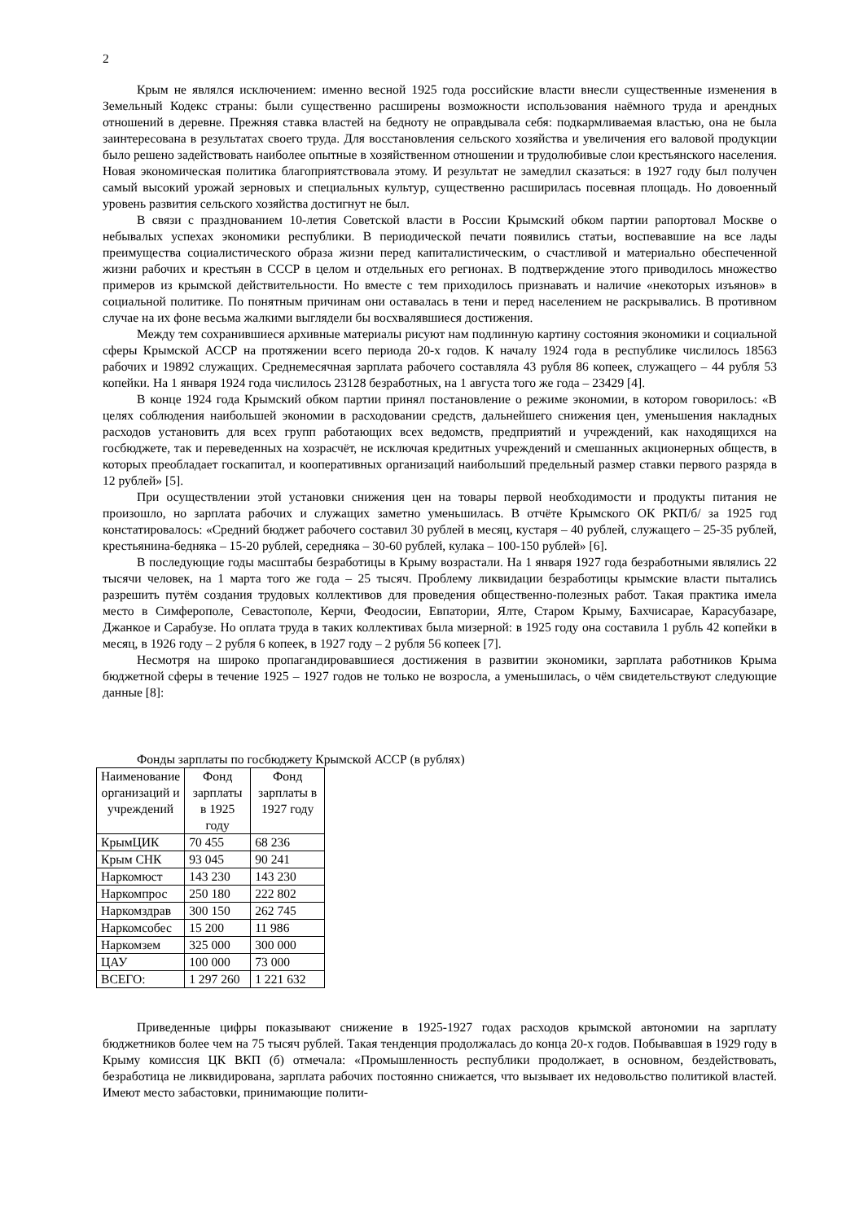2
Крым не являлся исключением: именно весной 1925 года российские власти внесли существенные изменения в Земельный Кодекс страны: были существенно расширены возможности использования наёмного труда и арендных отношений в деревне. Прежняя ставка властей на бедноту не оправдывала себя: подкармливаемая властью, она не была заинтересована в результатах своего труда. Для восстановления сельского хозяйства и увеличения его валовой продукции было решено задействовать наиболее опытные в хозяйственном отношении и трудолюбивые слои крестьянского населения. Новая экономическая политика благоприятствовала этому. И результат не замедлил сказаться: в 1927 году был получен самый высокий урожай зерновых и специальных культур, существенно расширилась посевная площадь. Но довоенный уровень развития сельского хозяйства достигнут не был.
В связи с празднованием 10-летия Советской власти в России Крымский обком партии рапортовал Москве о небывалых успехах экономики республики. В периодической печати появились статьи, воспевавшие на все лады преимущества социалистического образа жизни перед капиталистическим, о счастливой и материально обеспеченной жизни рабочих и крестьян в СССР в целом и отдельных его регионах. В подтверждение этого приводилось множество примеров из крымской действительности. Но вместе с тем приходилось признавать и наличие «некоторых изъянов» в социальной политике. По понятным причинам они оставалась в тени и перед населением не раскрывались. В противном случае на их фоне весьма жалкими выглядели бы восхвалявшиеся достижения.
Между тем сохранившиеся архивные материалы рисуют нам подлинную картину состояния экономики и социальной сферы Крымской АССР на протяжении всего периода 20-х годов. К началу 1924 года в республике числилось 18563 рабочих и 19892 служащих. Среднемесячная зарплата рабочего составляла 43 рубля 86 копеек, служащего – 44 рубля 53 копейки. На 1 января 1924 года числилось 23128 безработных, на 1 августа того же года – 23429 [4].
В конце 1924 года Крымский обком партии принял постановление о режиме экономии, в котором говорилось: «В целях соблюдения наибольшей экономии в расходовании средств, дальнейшего снижения цен, уменьшения накладных расходов установить для всех групп работающих всех ведомств, предприятий и учреждений, как находящихся на госбюджете, так и переведенных на хозрасчёт, не исключая кредитных учреждений и смешанных акционерных обществ, в которых преобладает госкапитал, и кооперативных организаций наибольший предельный размер ставки первого разряда в 12 рублей» [5].
При осуществлении этой установки снижения цен на товары первой необходимости и продукты питания не произошло, но зарплата рабочих и служащих заметно уменьшилась. В отчёте Крымского ОК РКП/б/ за 1925 год констатировалось: «Средний бюджет рабочего составил 30 рублей в месяц, кустаря – 40 рублей, служащего – 25-35 рублей, крестьянина-бедняка – 15-20 рублей, середняка – 30-60 рублей, кулака – 100-150 рублей» [6].
В последующие годы масштабы безработицы в Крыму возрастали. На 1 января 1927 года безработными являлись 22 тысячи человек, на 1 марта того же года – 25 тысяч. Проблему ликвидации безработицы крымские власти пытались разрешить путём создания трудовых коллективов для проведения общественно-полезных работ. Такая практика имела место в Симферополе, Севастополе, Керчи, Феодосии, Евпатории, Ялте, Старом Крыму, Бахчисарае, Карасубазаре, Джанкое и Сарабузе. Но оплата труда в таких коллективах была мизерной: в 1925 году она составила 1 рубль 42 копейки в месяц, в 1926 году – 2 рубля 6 копеек, в 1927 году – 2 рубля 56 копеек [7].
Несмотря на широко пропагандировавшиеся достижения в развитии экономики, зарплата работников Крыма бюджетной сферы в течение 1925 – 1927 годов не только не возросла, а уменьшилась, о чём свидетельствуют следующие данные [8]:
Фонды зарплаты по госбюджету Крымской АССР (в рублях)
| Наименование организаций и учреждений | Фонд зарплаты в 1925 году | Фонд зарплаты в 1927 году |
| --- | --- | --- |
| КрымЦИК | 70 455 | 68 236 |
| Крым СНК | 93 045 | 90 241 |
| Наркомюст | 143 230 | 143 230 |
| Наркомпрос | 250 180 | 222 802 |
| Наркомздрав | 300 150 | 262 745 |
| Наркомсобес | 15 200 | 11 986 |
| Наркомзем | 325 000 | 300 000 |
| ЦАУ | 100 000 | 73 000 |
| ВСЕГО: | 1 297 260 | 1 221 632 |
Приведенные цифры показывают снижение в 1925-1927 годах расходов крымской автономии на зарплату бюджетников более чем на 75 тысяч рублей. Такая тенденция продолжалась до конца 20-х годов. Побывавшая в 1929 году в Крыму комиссия ЦК ВКП (б) отмечала: «Промышленность республики продолжает, в основном, бездействовать, безработица не ликвидирована, зарплата рабочих постоянно снижается, что вызывает их недовольство политикой властей. Имеют место забастовки, принимающие полити-